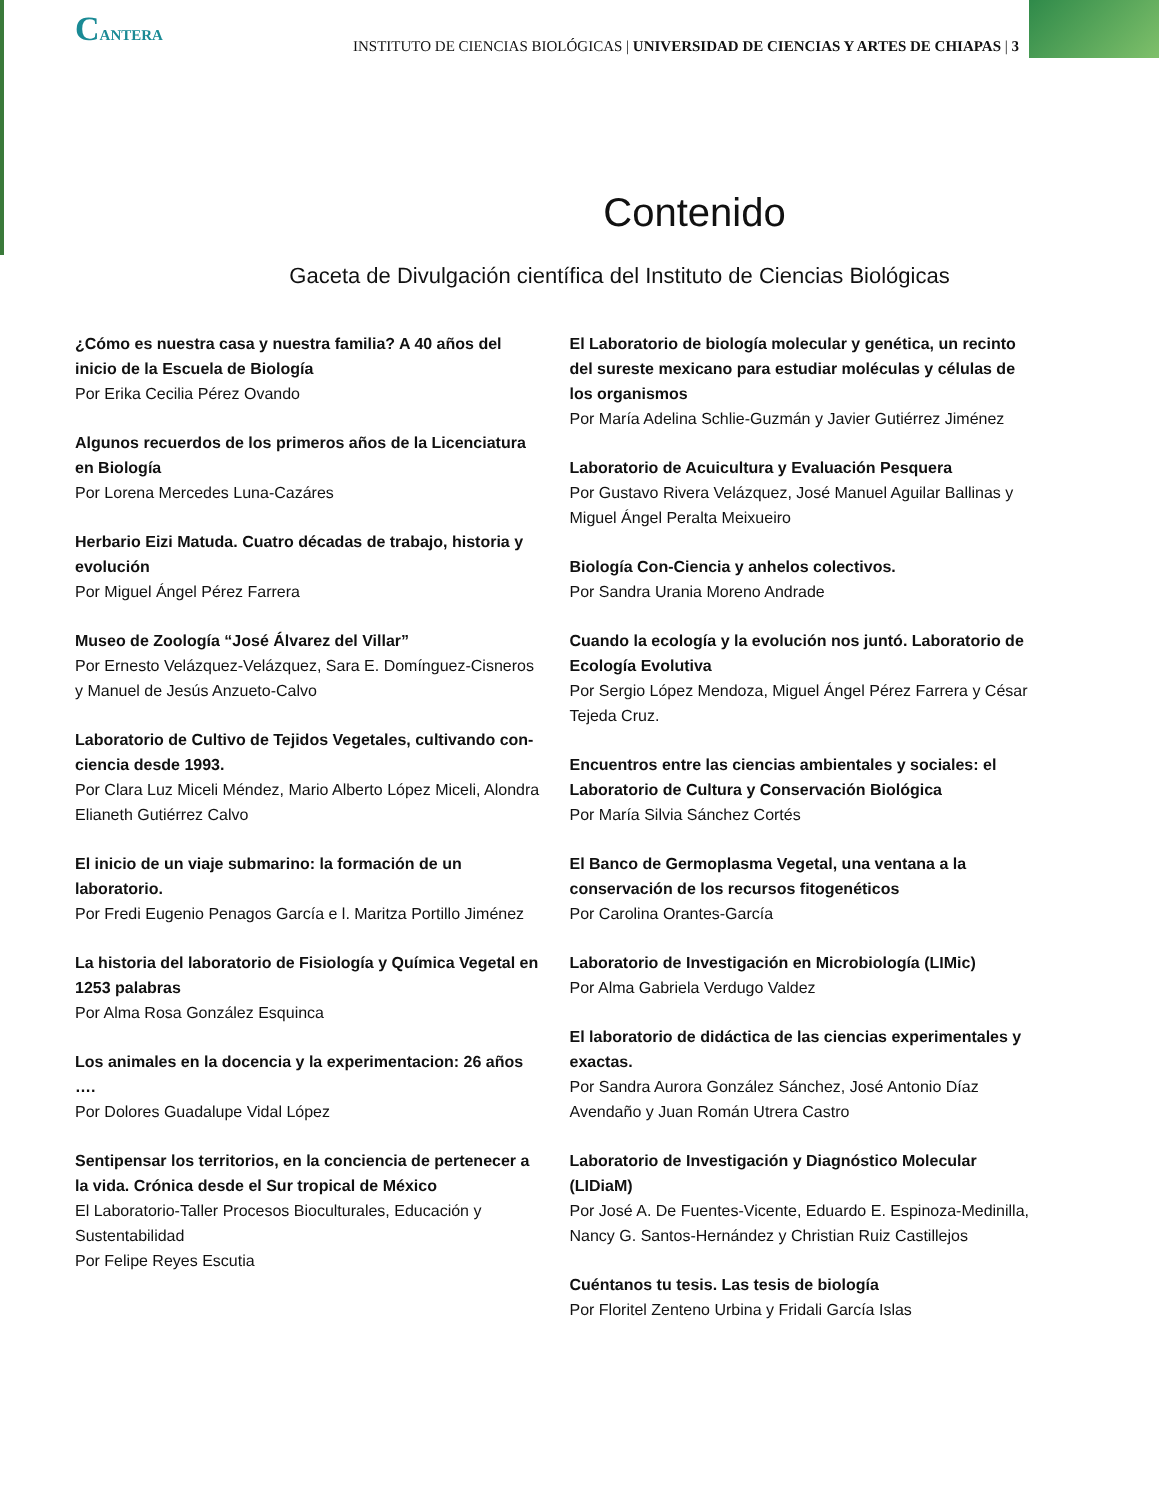CANTERA
INSTITUTO DE CIENCIAS BIOLÓGICAS | UNIVERSIDAD DE CIENCIAS Y ARTES DE CHIAPAS | 3
Contenido
Gaceta de Divulgación científica del Instituto de Ciencias Biológicas
¿Cómo es nuestra casa y nuestra familia? A 40 años del inicio de la Escuela de Biología
Por Erika Cecilia Pérez Ovando
Algunos recuerdos de los primeros años de la Licenciatura en Biología
Por Lorena Mercedes Luna-Cazáres
Herbario Eizi Matuda. Cuatro décadas de trabajo, historia y evolución
Por Miguel Ángel Pérez Farrera
Museo de Zoología “José Álvarez del Villar”
Por Ernesto Velázquez-Velázquez, Sara E. Domínguez-Cisneros y Manuel de Jesús Anzueto-Calvo
Laboratorio de Cultivo de Tejidos Vegetales, cultivando con-ciencia desde 1993.
Por Clara Luz Miceli Méndez, Mario Alberto López Miceli, Alondra Elianeth Gutiérrez Calvo
El inicio de un viaje submarino: la formación de un laboratorio.
Por Fredi Eugenio Penagos García e l. Maritza Portillo Jiménez
La historia del laboratorio de Fisiología y Química Vegetal en 1253 palabras
Por Alma Rosa González Esquinca
Los animales en la docencia y la experimentacion: 26 años ….
Por Dolores Guadalupe Vidal López
Sentipensar los territorios, en la conciencia de pertenecer a la vida. Crónica desde el Sur tropical de México
El Laboratorio-Taller Procesos Bioculturales, Educación y Sustentabilidad
Por Felipe Reyes Escutia
El Laboratorio de biología molecular y genética, un recinto del sureste mexicano para estudiar moléculas y células de los organismos
Por María Adelina Schlie-Guzmán y Javier Gutiérrez Jiménez
Laboratorio de Acuicultura y Evaluación Pesquera
Por Gustavo Rivera Velázquez, José Manuel Aguilar Ballinas y Miguel Ángel Peralta Meixueiro
Biología Con-Ciencia y anhelos colectivos.
Por Sandra Urania Moreno Andrade
Cuando la ecología y la evolución nos juntó. Laboratorio de Ecología Evolutiva
Por Sergio López Mendoza, Miguel Ángel Pérez Farrera y César Tejeda Cruz.
Encuentros entre las ciencias ambientales y sociales: el Laboratorio de Cultura y Conservación Biológica
Por María Silvia Sánchez Cortés
El Banco de Germoplasma Vegetal, una ventana a la conservación de los recursos fitogenéticos
Por Carolina Orantes-García
Laboratorio de Investigación en Microbiología (LIMic)
Por Alma Gabriela Verdugo Valdez
El laboratorio de didáctica de las ciencias experimentales y exactas.
Por Sandra Aurora González Sánchez, José Antonio Díaz Avendaño y Juan Román Utrera Castro
Laboratorio de Investigación y Diagnóstico Molecular (LIDiaM)
Por José A. De Fuentes-Vicente, Eduardo E. Espinoza-Medinilla, Nancy G. Santos-Hernández y Christian Ruiz Castillejos
Cuéntanos tu tesis. Las tesis de biología
Por Floritel Zenteno Urbina y Fridali García Islas